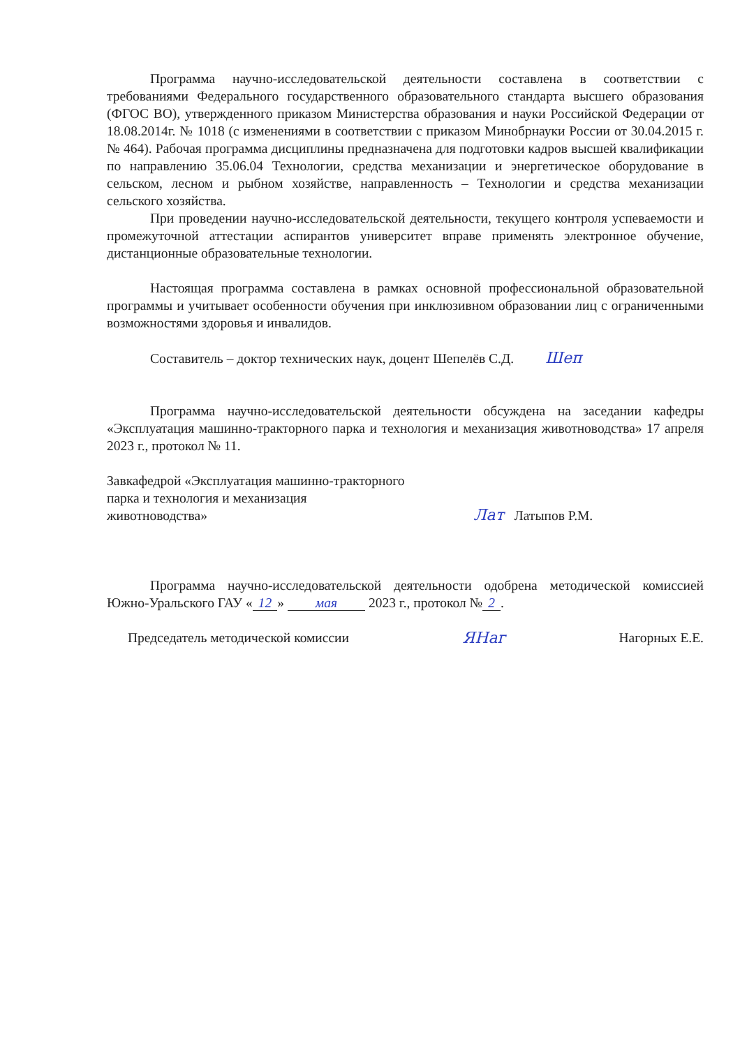Программа научно-исследовательской деятельности составлена в соответствии с требованиями Федерального государственного образовательного стандарта высшего образования (ФГОС ВО), утвержденного приказом Министерства образования и науки Российской Федерации от 18.08.2014г. № 1018 (с изменениями в соответствии с приказом Минобрнауки России от 30.04.2015 г. № 464). Рабочая программа дисциплины предназначена для подготовки кадров высшей квалификации по направлению 35.06.04 Технологии, средства механизации и энергетическое оборудование в сельском, лесном и рыбном хозяйстве, направленность – Технологии и средства механизации сельского хозяйства.
При проведении научно-исследовательской деятельности, текущего контроля успеваемости и промежуточной аттестации аспирантов университет вправе применять электронное обучение, дистанционные образовательные технологии.
Настоящая программа составлена в рамках основной профессиональной образовательной программы и учитывает особенности обучения при инклюзивном образовании лиц с ограниченными возможностями здоровья и инвалидов.
Составитель – доктор технических наук, доцент Шепелёв С.Д. Шеп
Программа научно-исследовательской деятельности обсуждена на заседании кафедры «Эксплуатация машинно-тракторного парка и технология и механизация животноводства» 17 апреля 2023 г., протокол № 11.
Завкафедрой «Эксплуатация машинно-тракторного
парка и технология и механизация
животноводства»
Лат Латыпов Р.М.
Программа научно-исследовательской деятельности одобрена методической комиссией Южно-Уральского ГАУ « 12 » мая 2023 г., протокол № 2.
Председатель методической комиссии
ЯНаг
Нагорных Е.Е.